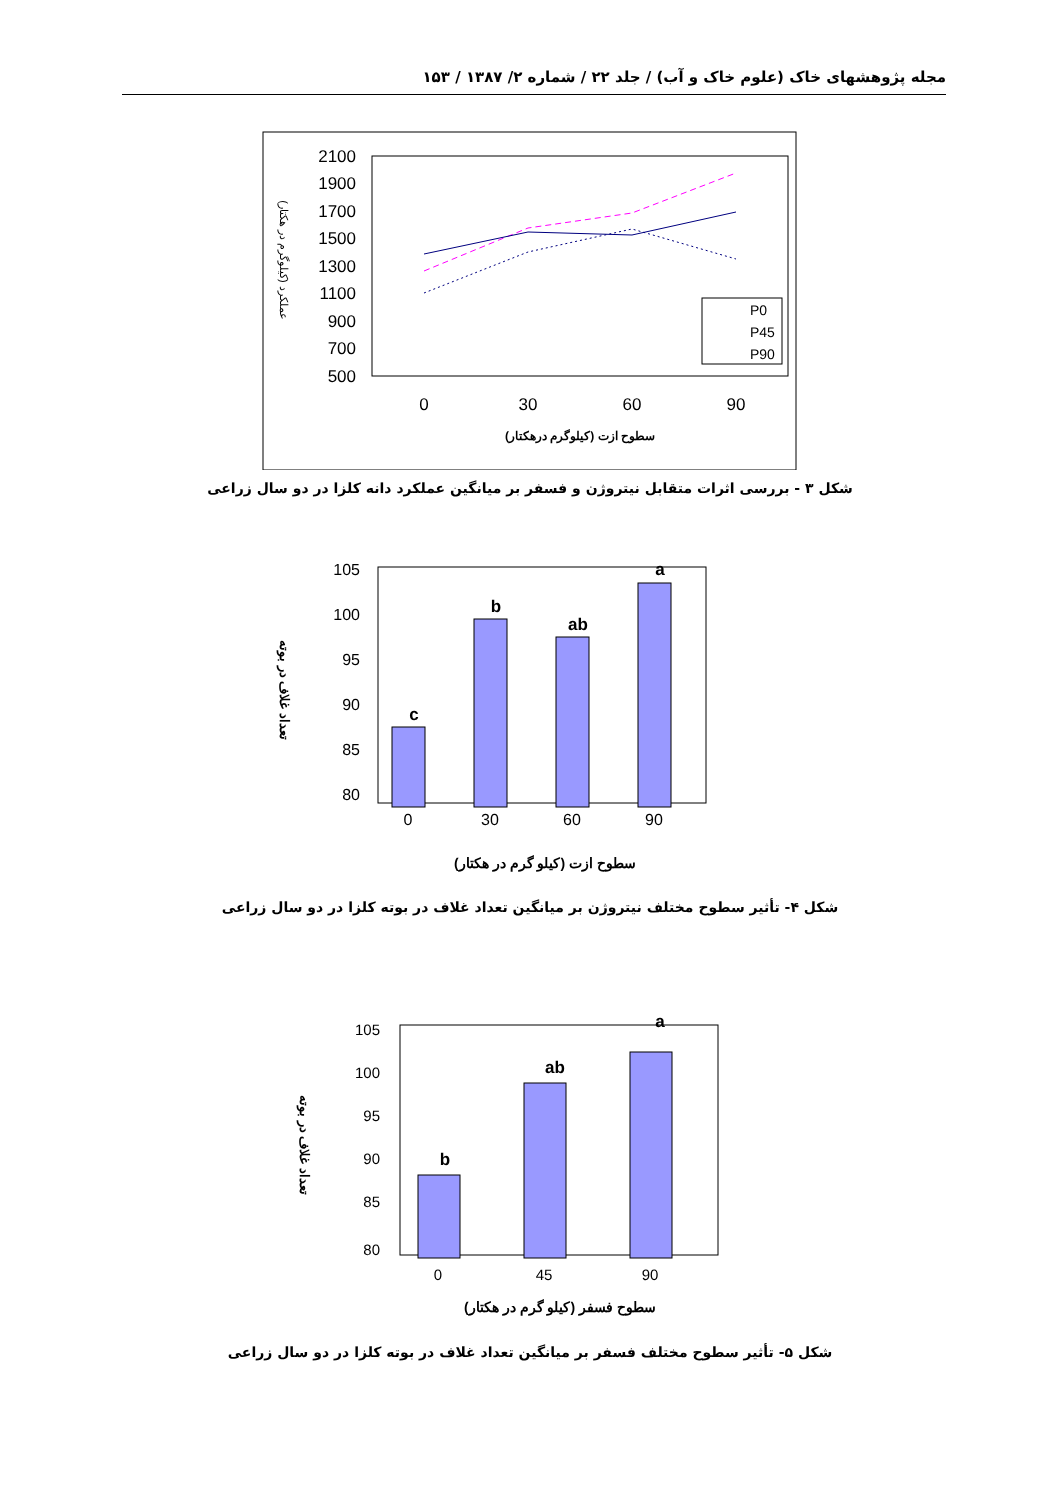مجله پژوهشهای خاک (علوم خاک و آب) / جلد ۲۲ / شماره ۲/ ۱۳۸۷ / ۱۵۳
2100
1900
1700
1500
1300
1100
900
700
500
0
30
60
90
P0
P45
P90
عملکرد (کیلوگرم در هکتار)
سطوح ازت (کیلوگرم درهکتار)
شکل ۳ - بررسی اثرات متقابل نیتروژن و فسفر بر میانگین عملکرد دانه کلزا در دو سال زراعی
105
100
95
90
85
80
c
b
ab
a
0
30
60
90
تعداد غلاف در بوته
سطوح ازت (کیلو گرم در هکتار)
شکل ۴- تأثیر سطوح مختلف نیتروژن بر میانگین تعداد غلاف در بوته کلزا در دو سال زراعی
105
100
95
90
85
80
b
ab
a
0
45
90
تعداد غلاف در بوته
سطوح فسفر (کیلو گرم در هکتار)
شکل ۵- تأثیر سطوح مختلف فسفر بر میانگین تعداد غلاف در بوته کلزا در دو سال زراعی